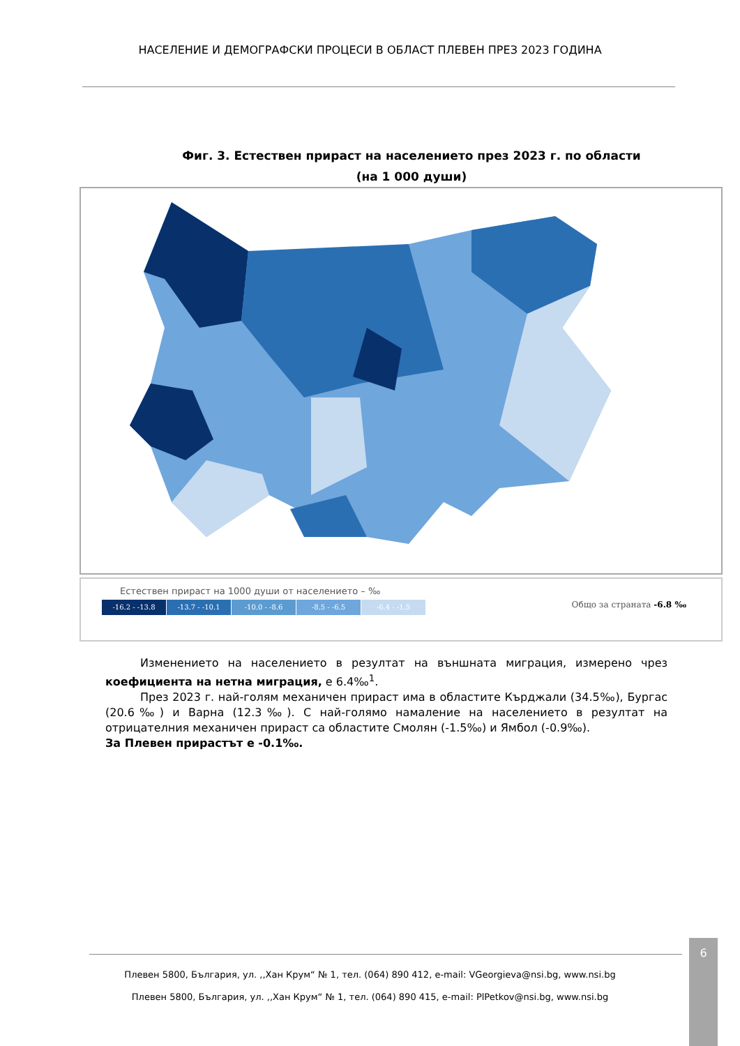НАСЕЛЕНИЕ И ДЕМОГРАФСКИ ПРОЦЕСИ В ОБЛАСТ ПЛЕВЕН ПРЕЗ 2023 ГОДИНА
Фиг. 3. Естествен прираст на населението през 2023 г. по области
(на 1 000 души)
Естествен прираст на 1000 души от населението – ‰
-16.2 - -13.8 -13.7 - -10.1 -10.0 - -8.6 -8.5 - -6.5 -6.4 - -1.5
Общо за страната -6.8 ‰
Изменението на населението в резултат на външната миграция, измерено чрез коефициента на нетна миграция, е 6.4‰<sup>1</sup>.
През 2023 г. най-голям механичен прираст има в областите Кърджали (34.5‰), Бургас (20.6‰) и Варна (12.3‰). С най-голямо намаление на населението в резултат на отрицателния механичен прираст са областите Смолян (-1.5‰) и Ямбол (-0.9‰).
За Плевен прирастът е -0.1‰.
Плевен 5800, България, ул. ,,Хан Крум“ № 1, тел. (064) 890 412, e-mail: VGeorgieva@nsi.bg, www.nsi.bg
Плевен 5800, България, ул. ,,Хан Крум“ № 1, тел. (064) 890 415, e-mail: PlPetkov@nsi.bg, www.nsi.bg
6